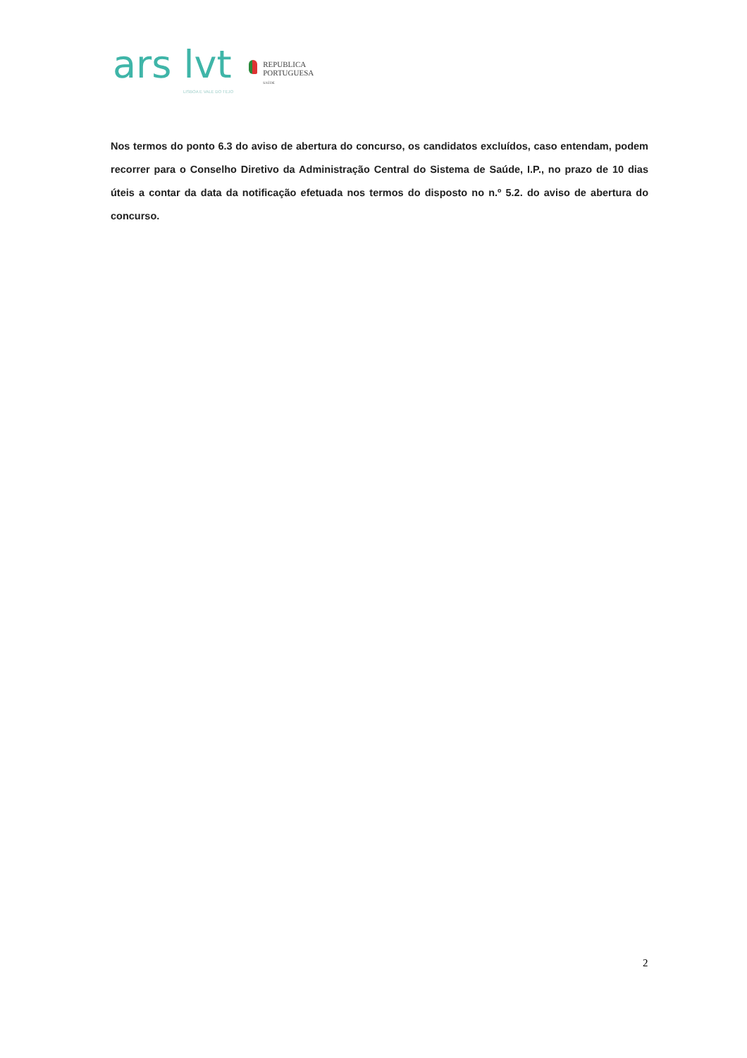ars lvt
LISBOA E VALE DO TEJO
REPUBLICA
PORTUGUESA
SAÚDE
Nos termos do ponto 6.3 do aviso de abertura do concurso, os candidatos excluídos, caso entendam, podem recorrer para o Conselho Diretivo da Administração Central do Sistema de Saúde, I.P., no prazo de 10 dias úteis a contar da data da notificação efetuada nos termos do disposto no n.º 5.2. do aviso de abertura do concurso.
2